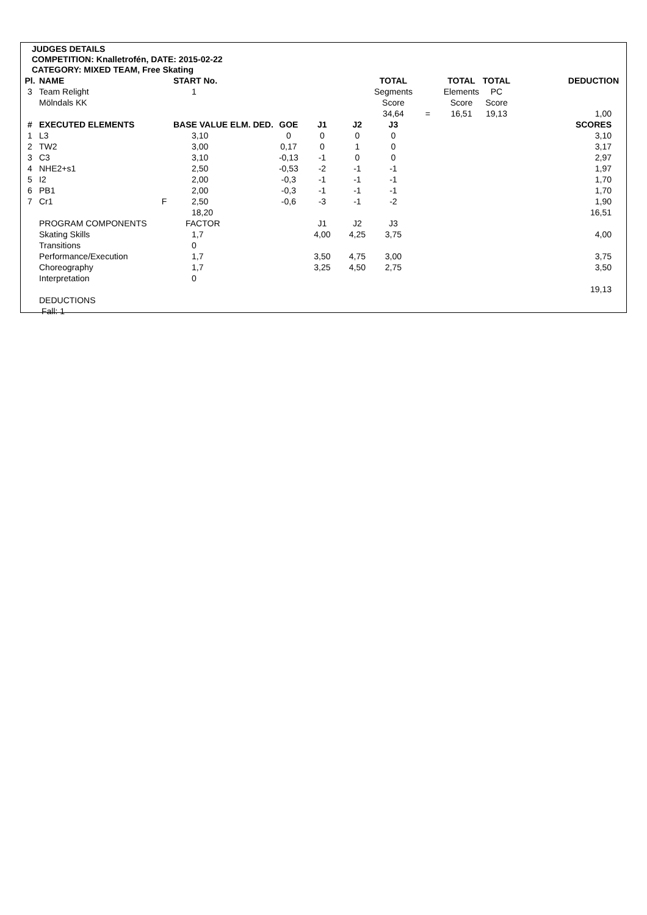JUDGES DETAILS
COMPETITION: Knalletrofén, DATE: 2015-02-22
CATEGORY: MIXED TEAM, Free Skating
| Pl. | NAME | | START No. | | | | TOTAL | | TOTAL | TOTAL | DEDUCTION |
| --- | --- | --- | --- | --- | --- | --- | --- | --- | --- | --- | --- |
| 3 | Team Relight | | 1 | | | | Segments | | Elements | PC | |
| | Mölndals KK | | | | | | Score | | Score | Score | |
| | | | | | | | 34,64 | = | 16,51 | 19,13 | 1,00 |
| # | EXECUTED ELEMENTS | | BASE VALUE ELM. DED. | GOE | J1 | J2 | J3 | | | | SCORES |
| 1 | L3 | | 3,10 | 0 | 0 | 0 | 0 | | | | 3,10 |
| 2 | TW2 | | 3,00 | 0,17 | 0 | 1 | 0 | | | | 3,17 |
| 3 | C3 | | 3,10 | -0,13 | -1 | 0 | 0 | | | | 2,97 |
| 4 | NHE2+s1 | | 2,50 | -0,53 | -2 | -1 | -1 | | | | 1,97 |
| 5 | I2 | | 2,00 | -0,3 | -1 | -1 | -1 | | | | 1,70 |
| 6 | PB1 | | 2,00 | -0,3 | -1 | -1 | -1 | | | | 1,70 |
| 7 | Cr1 | F | 2,50 | -0,6 | -3 | -1 | -2 | | | | 1,90 |
| | | | 18,20 | | | | | | | | 16,51 |
| | PROGRAM COMPONENTS | | FACTOR | | J1 | J2 | J3 | | | | |
| | Skating Skills | | 1,7 | | 4,00 | 4,25 | 3,75 | | | | 4,00 |
| | Transitions | | 0 | | | | | | | | |
| | Performance/Execution | | 1,7 | | 3,50 | 4,75 | 3,00 | | | | 3,75 |
| | Choreography | | 1,7 | | 3,25 | 4,50 | 2,75 | | | | 3,50 |
| | Interpretation | | 0 | | | | | | | | |
| | | | | | | | | | | | 19,13 |
| | DEDUCTIONS | | | | | | | | | | |
| | Fall: 1 | | | | | | | | | | |